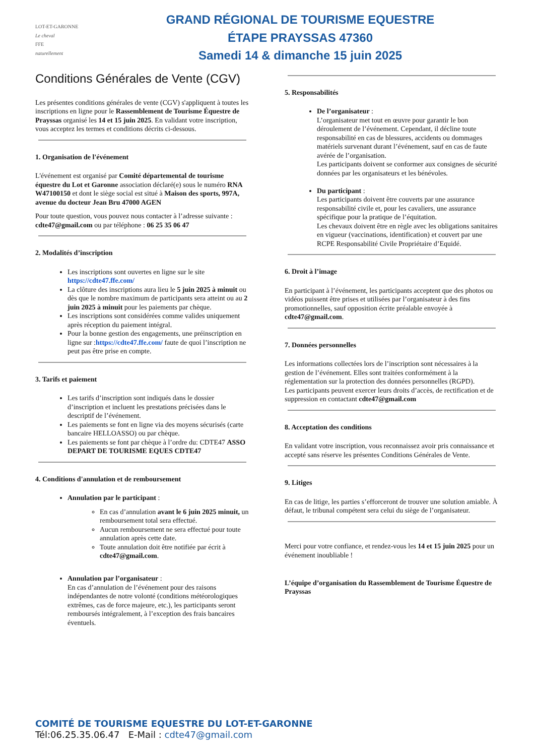LOT-ET-GARONNE
Le cheval
FFE
naturellement
GRAND RÉGIONAL DE TOURISME EQUESTRE
ÉTAPE PRAYSSAS 47360
Samedi 14 & dimanche 15 juin 2025
Conditions Générales de Vente (CGV)
Les présentes conditions générales de vente (CGV) s'appliquent à toutes les inscriptions en ligne pour le Rassemblement de Tourisme Équestre de Prayssas organisé les 14 et 15 juin 2025. En validant votre inscription, vous acceptez les termes et conditions décrits ci-dessous.
1. Organisation de l'événement
L'événement est organisé par Comité départemental de tourisme équestre du Lot et Garonne association déclaré(e) sous le numéro RNA W47100150 et dont le siège social est situé à Maison des sports, 997A, avenue du docteur Jean Bru 47000 AGEN
Pour toute question, vous pouvez nous contacter à l’adresse suivante : cdte47@gmail.com ou par téléphone : 06 25 35 06 47
2. Modalités d’inscription
Les inscriptions sont ouvertes en ligne sur le site https://cdte47.ffe.com/
La clôture des inscriptions aura lieu le 5 juin 2025 à minuit ou dès que le nombre maximum de participants sera atteint ou au 2 juin 2025 à minuit pour les paiements par chèque.
Les inscriptions sont considérées comme valides uniquement après réception du paiement intégral.
Pour la bonne gestion des engagements, une préinscription en ligne sur :https://cdte47.ffe.com/ faute de quoi l’inscription ne peut pas être prise en compte.
3. Tarifs et paiement
Les tarifs d’inscription sont indiqués dans le dossier d’inscription et incluent les prestations précisées dans le descriptif de l’événement.
Les paiements se font en ligne via des moyens sécurisés (carte bancaire HELLOASSO) ou par chèque.
Les paiements se font par chèque à l’ordre du: CDTE47 ASSO DEPART DE TOURISME EQUES CDTE47
4. Conditions d'annulation et de remboursement
Annulation par le participant :
En cas d’annulation avant le 6 juin 2025 minuit, un remboursement total sera effectué.
Aucun remboursement ne sera effectué pour toute annulation après cette date.
Toute annulation doit être notifiée par écrit à cdte47@gmail.com.
Annulation par l’organisateur :
En cas d’annulation de l’événement pour des raisons indépendantes de notre volonté (conditions météorologiques extrêmes, cas de force majeure, etc.), les participants seront remboursés intégralement, à l’exception des frais bancaires éventuels.
5. Responsabilités
De l’organisateur :
L’organisateur met tout en œuvre pour garantir le bon déroulement de l’événement. Cependant, il décline toute responsabilité en cas de blessures, accidents ou dommages matériels survenant durant l’événement, sauf en cas de faute avérée de l’organisation.
Les participants doivent se conformer aux consignes de sécurité données par les organisateurs et les bénévoles.
Du participant :
Les participants doivent être couverts par une assurance responsabilité civile et, pour les cavaliers, une assurance spécifique pour la pratique de l’équitation.
Les chevaux doivent être en règle avec les obligations sanitaires en vigueur (vaccinations, identification) et couvert par une RCPE Responsabilité Civile Propriétaire d’Equidé.
6. Droit à l’image
En participant à l’événement, les participants acceptent que des photos ou vidéos puissent être prises et utilisées par l’organisateur à des fins promotionnelles, sauf opposition écrite préalable envoyée à cdte47@gmail.com.
7. Données personnelles
Les informations collectées lors de l’inscription sont nécessaires à la gestion de l’événement. Elles sont traitées conformément à la réglementation sur la protection des données personnelles (RGPD).
Les participants peuvent exercer leurs droits d’accès, de rectification et de suppression en contactant cdte47@gmail.com
8. Acceptation des conditions
En validant votre inscription, vous reconnaissez avoir pris connaissance et accepté sans réserve les présentes Conditions Générales de Vente.
9. Litiges
En cas de litige, les parties s’efforceront de trouver une solution amiable. À défaut, le tribunal compétent sera celui du siège de l’organisateur.
Merci pour votre confiance, et rendez-vous les 14 et 15 juin 2025 pour un événement inoubliable !
L’équipe d’organisation du Rassemblement de Tourisme Équestre de Prayssas
COMITÉ DE TOURISME EQUESTRE DU LOT-ET-GARONNE
Tél:06.25.35.06.47 E-Mail : cdte47@gmail.com